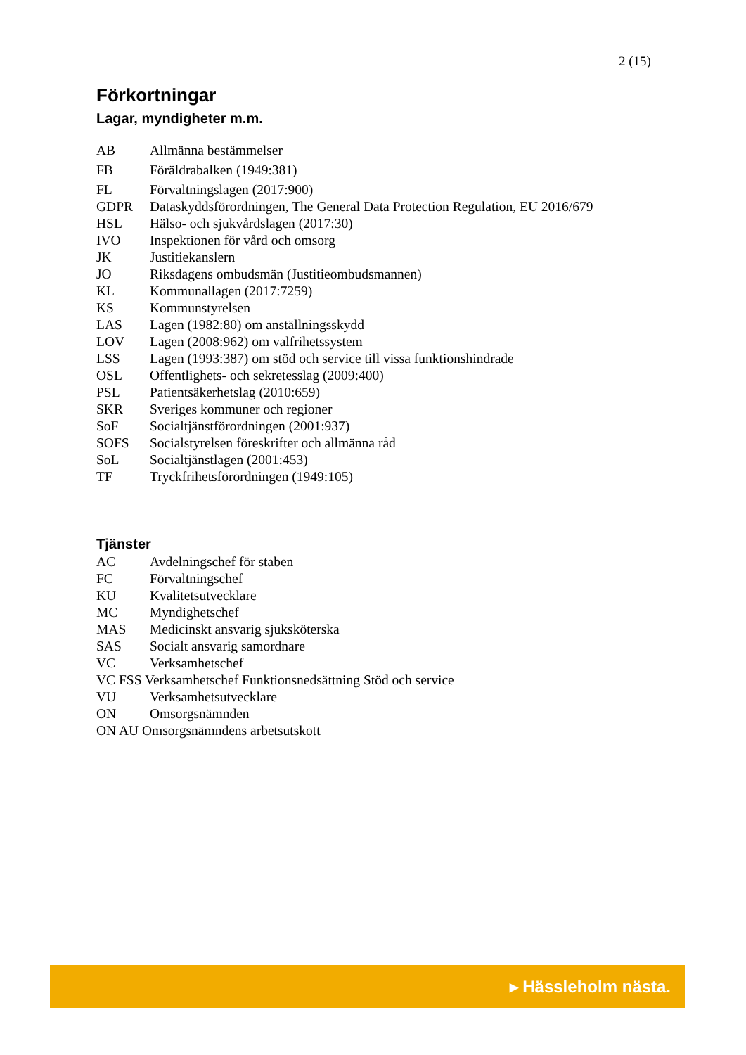2 (15)
Förkortningar
Lagar, myndigheter m.m.
AB Allmänna bestämmelser
FB Föräldrabalken (1949:381)
FL Förvaltningslagen (2017:900)
GDPR Dataskyddsförordningen, The General Data Protection Regulation, EU 2016/679
HSL Hälso- och sjukvårdslagen (2017:30)
IVO Inspektionen för vård och omsorg
JK Justitiekanslern
JO Riksdagens ombudsmän (Justitieombudsmannen)
KL Kommunallagen (2017:7259)
KS Kommunstyrelsen
LAS Lagen (1982:80) om anställningsskydd
LOV Lagen (2008:962) om valfrihetssystem
LSS Lagen (1993:387) om stöd och service till vissa funktionshindrade
OSL Offentlighets- och sekretesslag (2009:400)
PSL Patientsäkerhetslag (2010:659)
SKR Sveriges kommuner och regioner
SoF Socialtjänstförordningen (2001:937)
SOFS Socialstyrelsen föreskrifter och allmänna råd
SoL Socialtjänstlagen (2001:453)
TF Tryckfrihetsförordningen (1949:105)
Tjänster
AC Avdelningschef för staben
FC Förvaltningschef
KU Kvalitetsutvecklare
MC Myndighetschef
MAS Medicinskt ansvarig sjuksköterska
SAS Socialt ansvarig samordnare
VC Verksamhetschef
VC FSS Verksamhetschef Funktionsnedsättning Stöd och service
VU Verksamhetsutvecklare
ON Omsorgsnämnden
ON AU Omsorgsnämndens arbetsutskott
▸ Hässleholm nästa.